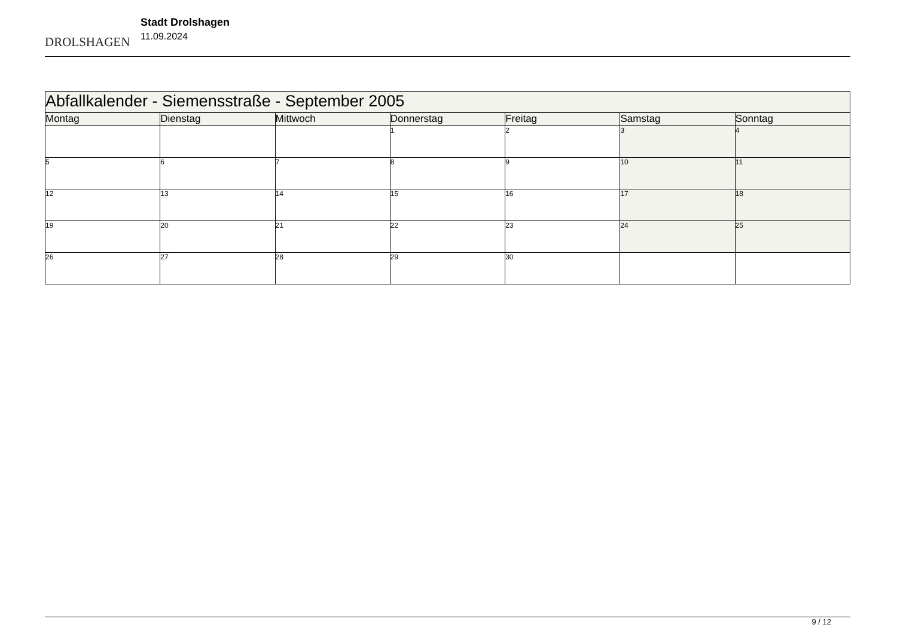DROLSHAGEN
Stadt Drolshagen
11.09.2024
| Abfallkalender - Siemensstraße - September 2005 | | | | | | |
| --- | --- | --- | --- | --- | --- | --- |
| Montag | Dienstag | Mittwoch | Donnerstag | Freitag | Samstag | Sonntag |
| | | | 1 | 2 | 3 | 4 |
| 5 | 6 | 7 | 8 | 9 | 10 | 11 |
| 12 | 13 | 14 | 15 | 16 | 17 | 18 |
| 19 | 20 | 21 | 22 | 23 | 24 | 25 |
| 26 | 27 | 28 | 29 | 30 | | |
9 / 12